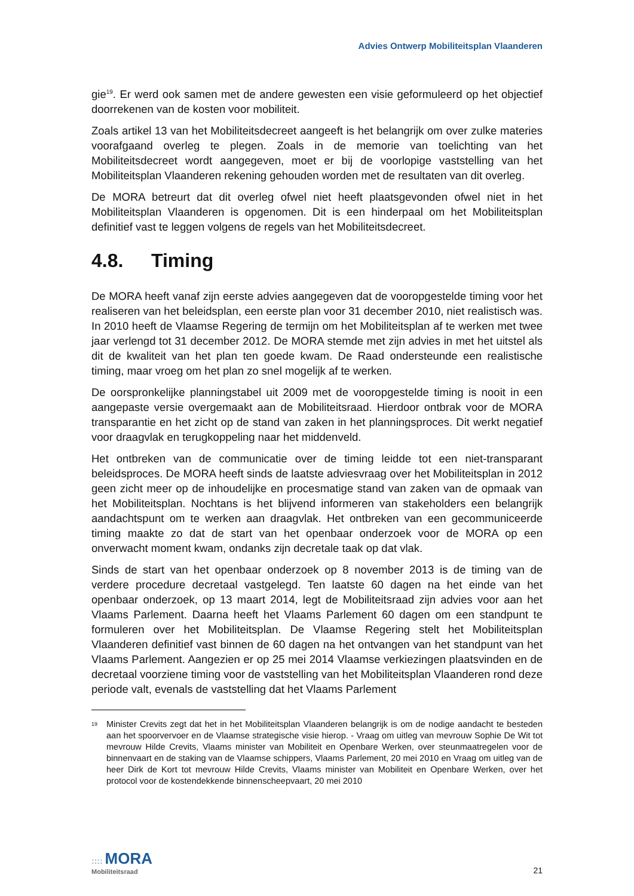Advies Ontwerp Mobiliteitsplan Vlaanderen
gie<sup>19</sup>. Er werd ook samen met de andere gewesten een visie geformuleerd op het objectief doorrekenen van de kosten voor mobiliteit.
Zoals artikel 13 van het Mobiliteitsdecreet aangeeft is het belangrijk om over zulke materies voorafgaand overleg te plegen. Zoals in de memorie van toelichting van het Mobiliteitsdecreet wordt aangegeven, moet er bij de voorlopige vaststelling van het Mobiliteitsplan Vlaanderen rekening gehouden worden met de resultaten van dit overleg.
De MORA betreurt dat dit overleg ofwel niet heeft plaatsgevonden ofwel niet in het Mobiliteitsplan Vlaanderen is opgenomen. Dit is een hinderpaal om het Mobiliteitsplan definitief vast te leggen volgens de regels van het Mobiliteitsdecreet.
4.8. Timing
De MORA heeft vanaf zijn eerste advies aangegeven dat de vooropgestelde timing voor het realiseren van het beleidsplan, een eerste plan voor 31 december 2010, niet realistisch was. In 2010 heeft de Vlaamse Regering de termijn om het Mobiliteitsplan af te werken met twee jaar verlengd tot 31 december 2012. De MORA stemde met zijn advies in met het uitstel als dit de kwaliteit van het plan ten goede kwam. De Raad ondersteunde een realistische timing, maar vroeg om het plan zo snel mogelijk af te werken.
De oorspronkelijke planningstabel uit 2009 met de vooropgestelde timing is nooit in een aangepaste versie overgemaakt aan de Mobiliteitsraad. Hierdoor ontbrak voor de MORA transparantie en het zicht op de stand van zaken in het planningsproces. Dit werkt negatief voor draagvlak en terugkoppeling naar het middenveld.
Het ontbreken van de communicatie over de timing leidde tot een niet-transparant beleidsproces. De MORA heeft sinds de laatste adviesvraag over het Mobiliteitsplan in 2012 geen zicht meer op de inhoudelijke en procesmatige stand van zaken van de opmaak van het Mobiliteitsplan. Nochtans is het blijvend informeren van stakeholders een belangrijk aandachtspunt om te werken aan draagvlak. Het ontbreken van een gecommuniceerde timing maakte zo dat de start van het openbaar onderzoek voor de MORA op een onverwacht moment kwam, ondanks zijn decretale taak op dat vlak.
Sinds de start van het openbaar onderzoek op 8 november 2013 is de timing van de verdere procedure decretaal vastgelegd. Ten laatste 60 dagen na het einde van het openbaar onderzoek, op 13 maart 2014, legt de Mobiliteitsraad zijn advies voor aan het Vlaams Parlement. Daarna heeft het Vlaams Parlement 60 dagen om een standpunt te formuleren over het Mobiliteitsplan. De Vlaamse Regering stelt het Mobiliteitsplan Vlaanderen definitief vast binnen de 60 dagen na het ontvangen van het standpunt van het Vlaams Parlement. Aangezien er op 25 mei 2014 Vlaamse verkiezingen plaatsvinden en de decretaal voorziene timing voor de vaststelling van het Mobiliteitsplan Vlaanderen rond deze periode valt, evenals de vaststelling dat het Vlaams Parlement
<sup>19</sup>
Minister Crevits zegt dat het in het Mobiliteitsplan Vlaanderen belangrijk is om de nodige aandacht te besteden aan het spoorvervoer en de Vlaamse strategische visie hierop. - Vraag om uitleg van mevrouw Sophie De Wit tot mevrouw Hilde Crevits, Vlaams minister van Mobiliteit en Openbare Werken, over steunmaatregelen voor de binnenvaart en de staking van de Vlaamse schippers, Vlaams Parlement, 20 mei 2010 en Vraag om uitleg van de heer Dirk de Kort tot mevrouw Hilde Crevits, Vlaams minister van Mobiliteit en Openbare Werken, over het protocol voor de kostendekkende binnenscheepvaart, 20 mei 2010
:::: MORA
Mobiliteitsraad
21